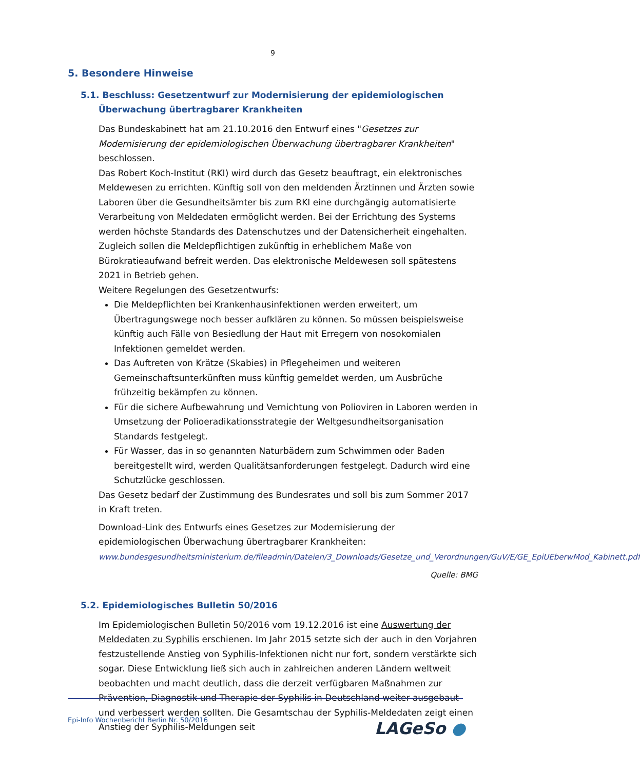9
5. Besondere Hinweise
5.1. Beschluss: Gesetzentwurf zur Modernisierung der epidemiologischen Überwachung übertragbarer Krankheiten
Das Bundeskabinett hat am 21.10.2016 den Entwurf eines "Gesetzes zur Modernisierung der epidemiologischen Überwachung übertragbarer Krankheiten" beschlossen.
Das Robert Koch-Institut (RKI) wird durch das Gesetz beauftragt, ein elektronisches Meldewesen zu errichten. Künftig soll von den meldenden Ärztinnen und Ärzten sowie Laboren über die Gesundheitsämter bis zum RKI eine durchgängig automatisierte Verarbeitung von Meldedaten ermöglicht werden. Bei der Errichtung des Systems werden höchste Standards des Datenschutzes und der Datensicherheit eingehalten. Zugleich sollen die Meldepflichtigen zukünftig in erheblichem Maße von Bürokratieaufwand befreit werden. Das elektronische Meldewesen soll spätestens 2021 in Betrieb gehen.
Weitere Regelungen des Gesetzentwurfs:
Die Meldepflichten bei Krankenhausinfektionen werden erweitert, um Übertragungswege noch besser aufklären zu können. So müssen beispielsweise künftig auch Fälle von Besiedlung der Haut mit Erregern von nosokomialen Infektionen gemeldet werden.
Das Auftreten von Krätze (Skabies) in Pflegeheimen und weiteren Gemeinschaftsunterkünften muss künftig gemeldet werden, um Ausbrüche frühzeitig bekämpfen zu können.
Für die sichere Aufbewahrung und Vernichtung von Polioviren in Laboren werden in Umsetzung der Polioeradikationsstrategie der Weltgesundheitsorganisation Standards festgelegt.
Für Wasser, das in so genannten Naturbädern zum Schwimmen oder Baden bereitgestellt wird, werden Qualitätsanforderungen festgelegt. Dadurch wird eine Schutzlücke geschlossen.
Das Gesetz bedarf der Zustimmung des Bundesrates und soll bis zum Sommer 2017 in Kraft treten.
Download-Link des Entwurfs eines Gesetzes zur Modernisierung der epidemiologischen Überwachung übertragbarer Krankheiten:
www.bundesgesundheitsministerium.de/fileadmin/Dateien/3_Downloads/Gesetze_und_Verordnungen/GuV/E/GE_EpiUEberwMod_Kabinett.pdf
Quelle: BMG
5.2. Epidemiologisches Bulletin 50/2016
Im Epidemiologischen Bulletin 50/2016 vom 19.12.2016 ist eine Auswertung der Meldedaten zu Syphilis erschienen. Im Jahr 2015 setzte sich der auch in den Vorjahren festzustellende Anstieg von Syphilis-Infektionen nicht nur fort, sondern verstärkte sich sogar. Diese Entwicklung ließ sich auch in zahlreichen anderen Ländern weltweit beobachten und macht deutlich, dass die derzeit verfügbaren Maßnahmen zur Prävention, Diagnostik und Therapie der Syphilis in Deutschland weiter ausgebaut und verbessert werden sollten. Die Gesamtschau der Syphilis-Meldedaten zeigt einen Anstieg der Syphilis-Meldungen seit
Epi-Info Wochenbericht Berlin Nr. 50/2016
LAGeSo ●